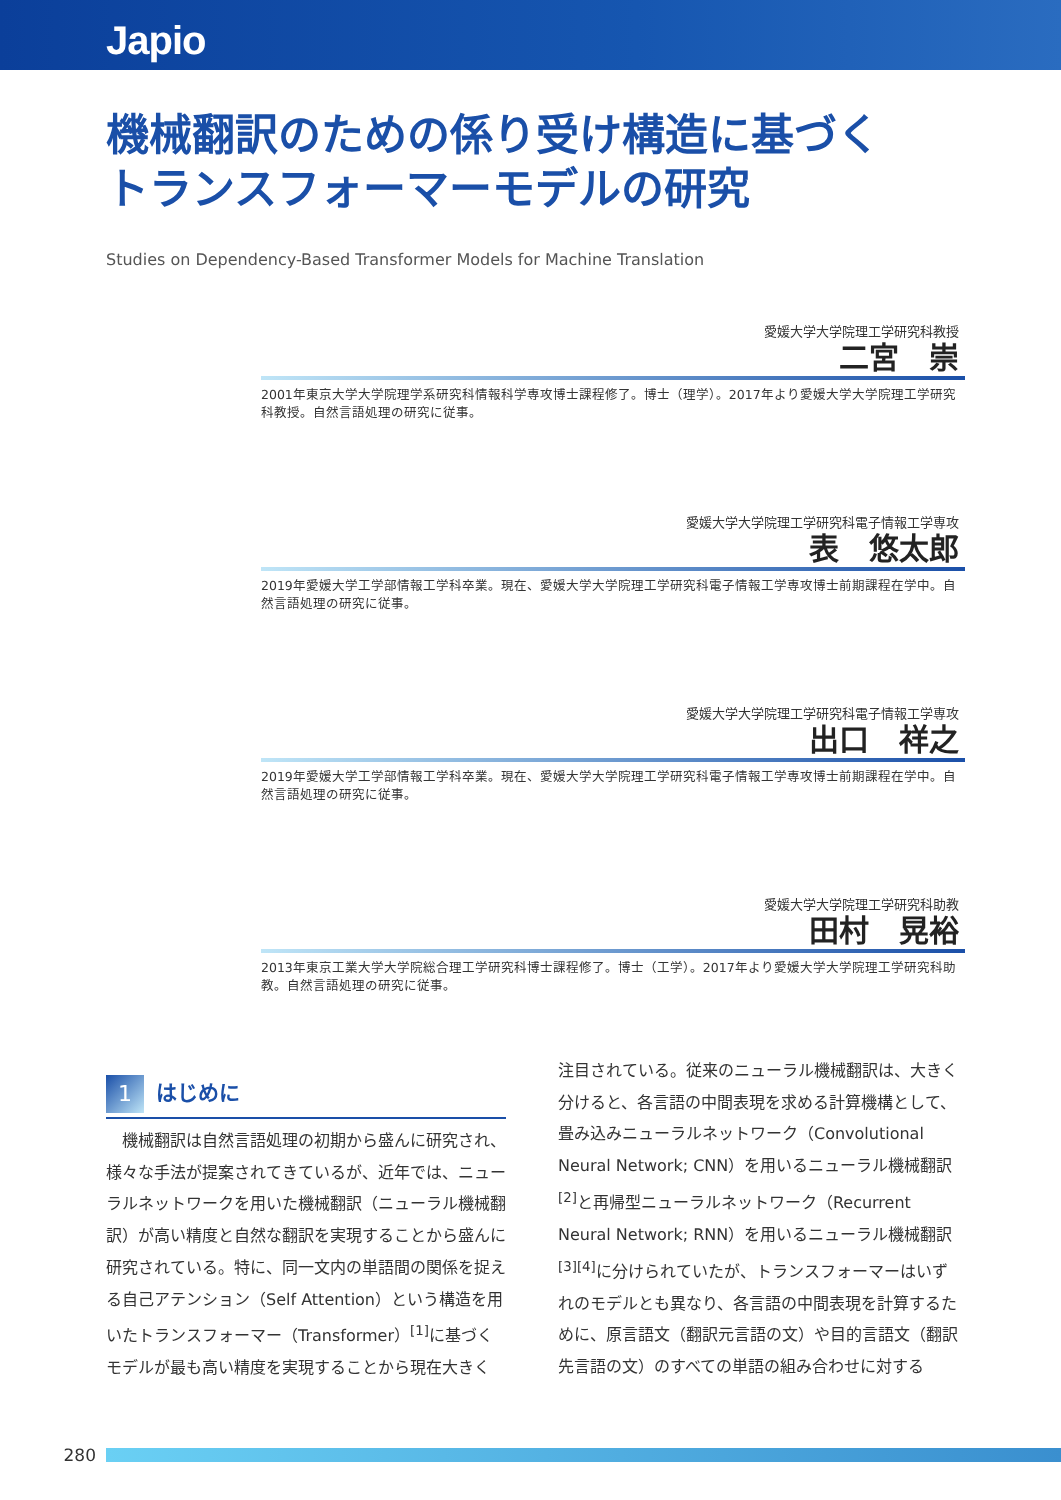Japio
機械翻訳のための係り受け構造に基づく
トランスフォーマーモデルの研究
Studies on Dependency-Based Transformer Models for Machine Translation
愛媛大学大学院理工学研究科教授
二宮　崇
2001年東京大学大学院理学系研究科情報科学専攻博士課程修了。博士（理学）。2017年より愛媛大学大学院理工学研究科教授。自然言語処理の研究に従事。
愛媛大学大学院理工学研究科電子情報工学専攻
表　悠太郎
2019年愛媛大学工学部情報工学科卒業。現在、愛媛大学大学院理工学研究科電子情報工学専攻博士前期課程在学中。自然言語処理の研究に従事。
愛媛大学大学院理工学研究科電子情報工学専攻
出口　祥之
2019年愛媛大学工学部情報工学科卒業。現在、愛媛大学大学院理工学研究科電子情報工学専攻博士前期課程在学中。自然言語処理の研究に従事。
愛媛大学大学院理工学研究科助教
田村　晃裕
2013年東京工業大学大学院総合理工学研究科博士課程修了。博士（工学）。2017年より愛媛大学大学院理工学研究科助教。自然言語処理の研究に従事。
1
はじめに
　機械翻訳は自然言語処理の初期から盛んに研究され、様々な手法が提案されてきているが、近年では、ニューラルネットワークを用いた機械翻訳（ニューラル機械翻訳）が高い精度と自然な翻訳を実現することから盛んに研究されている。特に、同一文内の単語間の関係を捉える自己アテンション（Self Attention）という構造を用いたトランスフォーマー（Transformer）<sup>[1]</sup>に基づくモデルが最も高い精度を実現することから現在大きく
注目されている。従来のニューラル機械翻訳は、大きく分けると、各言語の中間表現を求める計算機構として、畳み込みニューラルネットワーク（Convolutional Neural Network; CNN）を用いるニューラル機械翻訳<sup>[2]</sup>と再帰型ニューラルネットワーク（Recurrent Neural Network; RNN）を用いるニューラル機械翻訳<sup>[3][4]</sup>に分けられていたが、トランスフォーマーはいずれのモデルとも異なり、各言語の中間表現を計算するために、原言語文（翻訳元言語の文）や目的言語文（翻訳先言語の文）のすべての単語の組み合わせに対する
280